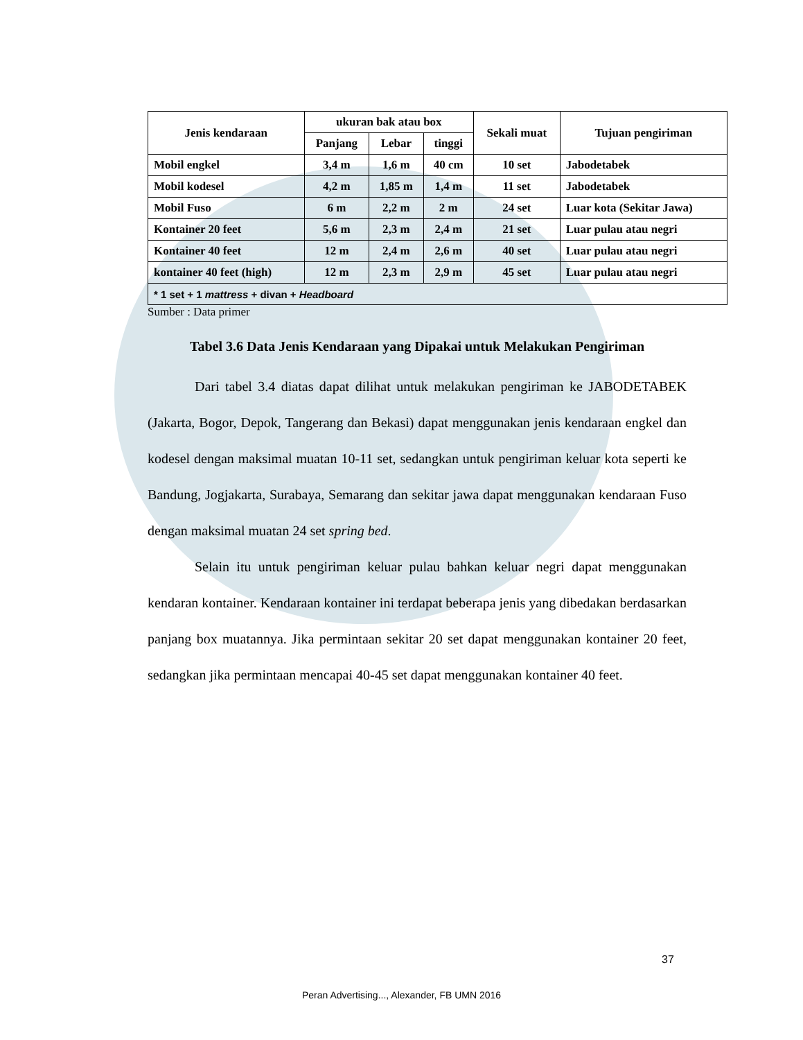| Jenis kendaraan | ukuran bak atau box | | | Sekali muat | Tujuan pengiriman |
| --- | --- | --- | --- | --- | --- |
| | Panjang | Lebar | tinggi | | |
| Mobil engkel | 3,4 m | 1,6 m | 40 cm | 10 set | Jabodetabek |
| Mobil kodesel | 4,2 m | 1,85 m | 1,4 m | 11 set | Jabodetabek |
| Mobil Fuso | 6 m | 2,2 m | 2 m | 24 set | Luar kota (Sekitar Jawa) |
| Kontainer 20 feet | 5,6 m | 2,3 m | 2,4 m | 21 set | Luar pulau atau negri |
| Kontainer 40 feet | 12 m | 2,4 m | 2,6 m | 40 set | Luar pulau atau negri |
| kontainer 40 feet (high) | 12 m | 2,3 m | 2,9 m | 45 set | Luar pulau atau negri |
| * 1 set + 1 mattress + divan + Headboard | | | | | |
Sumber : Data primer
Tabel 3.6 Data Jenis Kendaraan yang Dipakai untuk Melakukan Pengiriman
Dari tabel 3.4 diatas dapat dilihat untuk melakukan pengiriman ke JABODETABEK (Jakarta, Bogor, Depok, Tangerang dan Bekasi) dapat menggunakan jenis kendaraan engkel dan kodesel dengan maksimal muatan 10-11 set, sedangkan untuk pengiriman keluar kota seperti ke Bandung, Jogjakarta, Surabaya, Semarang dan sekitar jawa dapat menggunakan kendaraan Fuso dengan maksimal muatan 24 set spring bed.
Selain itu untuk pengiriman keluar pulau bahkan keluar negri dapat menggunakan kendaran kontainer. Kendaraan kontainer ini terdapat beberapa jenis yang dibedakan berdasarkan panjang box muatannya. Jika permintaan sekitar 20 set dapat menggunakan kontainer 20 feet, sedangkan jika permintaan mencapai 40-45 set dapat menggunakan kontainer 40 feet.
37
Peran Advertising..., Alexander, FB UMN 2016